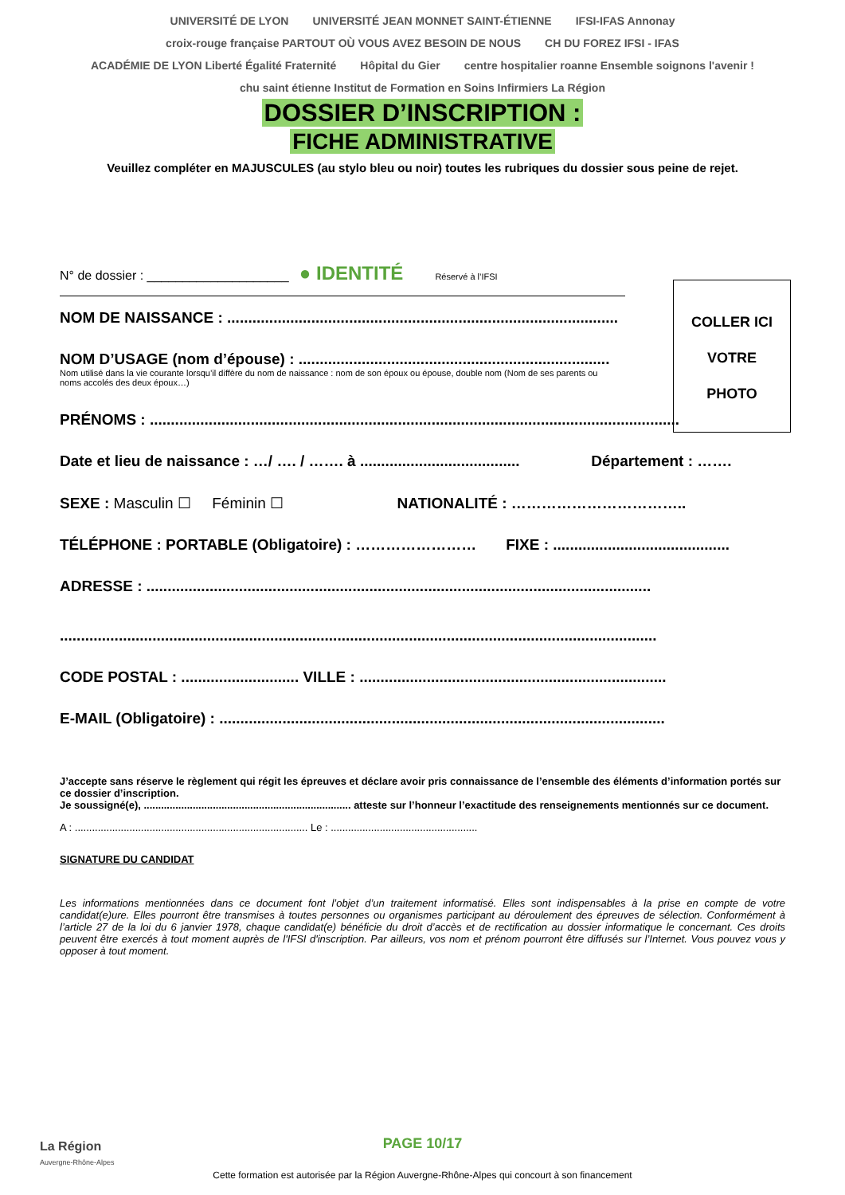UNIVERSITÉ DE LYON UNIVERSITÉ JEAN MONNET SAINT-ÉTIENNE IFSI-IFAS Annonay croix-rouge française PARTOUT OÙ VOUS AVEZ BESOIN DE NOUS CH DU FOREZ IFSI - IFAS ACADÉMIE DE LYON Liberté Égalité Fraternité Hôpital du Gier centre hospitalier roanne Ensemble soignons l'avenir ! chu saint étienne Institut de Formation en Soins Infirmiers La Région
DOSSIER D’INSCRIPTION :
FICHE ADMINISTRATIVE
Veuillez compléter en MAJUSCULES (au stylo bleu ou noir) toutes les rubriques du dossier sous peine de rejet.
COLLER ICI
VOTRE
PHOTO
N° de dossier : ____________________ ● IDENTITÉ Réservé à l’IFSI
NOM DE NAISSANCE : .............................................................................................
NOM D’USAGE (nom d’épouse) : ..........................................................................
Nom utilisé dans la vie courante lorsqu’il diffère du nom de naissance : nom de son époux ou épouse, double nom (Nom de ses parents ou noms accolés des deux époux…)
PRÉNOMS : ..............................................................................................................................
Date et lieu de naissance : …/ …. / ……. à ...................................... Département : …….
SEXE : Masculin ☐ Féminin ☐ NATIONALITÉ : ……………………………..
TÉLÉPHONE : PORTABLE (Obligatoire) : …………………… FIXE : ..........................................
ADRESSE : ........................................................................................................................
..............................................................................................................................................
CODE POSTAL : ............................ VILLE : .........................................................................
E-MAIL (Obligatoire) : ..........................................................................................................
J’accepte sans réserve le règlement qui régit les épreuves et déclare avoir pris connaissance de l’ensemble des éléments d’information portés sur ce dossier d’inscription.
Je soussigné(e), ........................................................................ atteste sur l’honneur l’exactitude des renseignements mentionnés sur ce document.
A : ................................................................................. Le : ...................................................
SIGNATURE DU CANDIDAT
Les informations mentionnées dans ce document font l’objet d’un traitement informatisé. Elles sont indispensables à la prise en compte de votre candidat(e)ure. Elles pourront être transmises à toutes personnes ou organismes participant au déroulement des épreuves de sélection. Conformément à l’article 27 de la loi du 6 janvier 1978, chaque candidat(e) bénéficie du droit d’accès et de rectification au dossier informatique le concernant. Ces droits peuvent être exercés à tout moment auprès de l'IFSI d'inscription. Par ailleurs, vos nom et prénom pourront être diffusés sur l’Internet. Vous pouvez vous y opposer à tout moment.
La Région
Auvergne-Rhône-Alpes
PAGE 10/17
Cette formation est autorisée par la Région Auvergne-Rhône-Alpes qui concourt à son financement